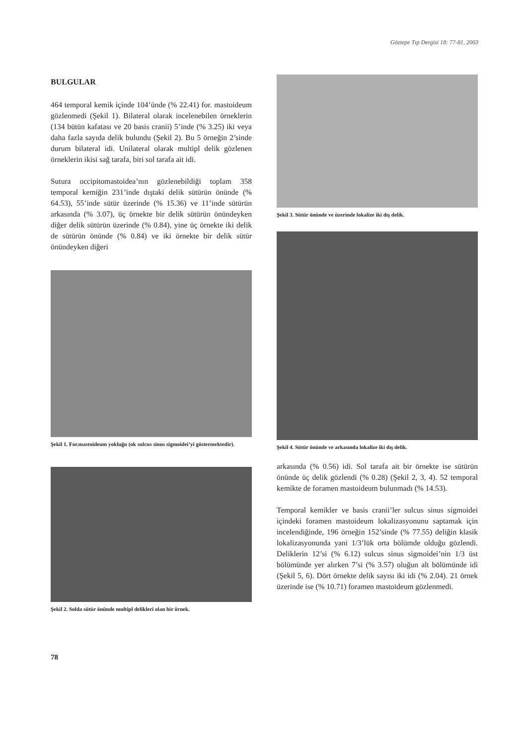Göztepe Tıp Dergisi 18: 77-81, 2003
BULGULAR
464 temporal kemik içinde 104’ünde (% 22.41) for. mastoideum gözlenmedi (Şekil 1). Bilateral olarak incelenebilen örneklerin (134 bütün kafatası ve 20 basis cranii) 5’inde (% 3.25) iki veya daha fazla sayıda delik bulundu (Şekil 2). Bu 5 örneğin 2’sinde durum bilateral idi. Unilateral olarak multipl delik gözlenen örneklerin ikisi sağ tarafa, biri sol tarafa ait idi.
Sutura occipitomastoidea’nın gözlenebildiği toplam 358 temporal kemiğin 231’inde dıştaki delik sütürün önünde (% 64.53), 55’inde sütür üzerinde (% 15.36) ve 11’inde sütürün arkasında (% 3.07), üç örnekte bir delik sütürün önündeyken diğer delik sütürün üzerinde (% 0.84), yine üç örnekte iki delik de sütürün önünde (% 0.84) ve iki örnekte bir delik sütür önündeyken diğeri
Şekil 1. For.mastoideum yokluğu (ok sulcus sinus sigmoidei’yi göstermektedir).
Şekil 2. Solda sütür önünde multipl delikleri olan bir örnek.
Şekil 3. Sütür önünde ve üzerinde lokalize iki dış delik.
Şekil 4. Sütür önünde ve arkasında lokalize iki dış delik.
arkasında (% 0.56) idi. Sol tarafa ait bir örnekte ise sütürün önünde üç delik gözlendi (% 0.28) (Şekil 2, 3, 4). 52 temporal kemikte de foramen mastoideum bulunmadı (% 14.53).
Temporal kemikler ve basis cranii’ler sulcus sinus sigmoidei içindeki foramen mastoideum lokalizasyonunu saptamak için incelendiğinde, 196 örneğin 152’sinde (% 77.55) deliğin klasik lokalizasyonunda yani 1/3’lük orta bölümde olduğu gözlendi. Deliklerin 12’si (% 6.12) sulcus sinus sigmoidei’nin 1/3 üst bölümünde yer alırken 7’si (% 3.57) oluğun alt bölümünde idi (Şekil 5, 6). Dört örnekte delik sayısı iki idi (% 2.04). 21 örnek üzerinde ise (% 10.71) foramen mastoideum gözlenmedi.
78